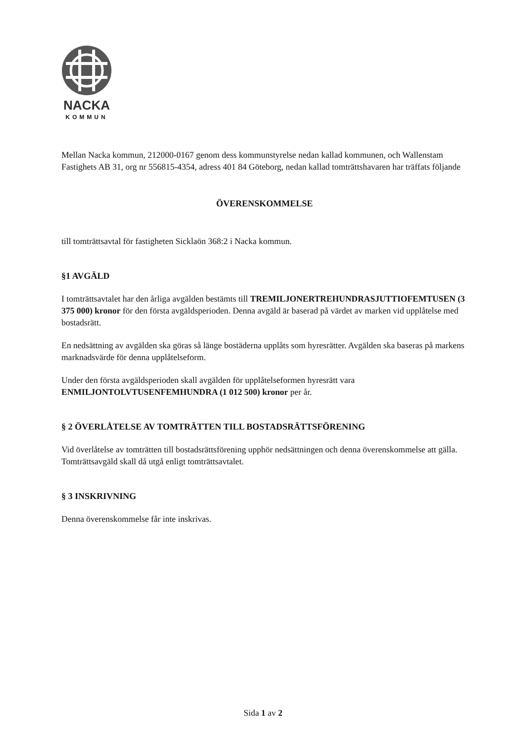NACKA
KOMMUN
Mellan Nacka kommun, 212000-0167 genom dess kommunstyrelse nedan kallad kommunen, och Wallenstam Fastighets AB 31, org nr 556815-4354, adress 401 84 Göteborg, nedan kallad tomträttshavaren har träffats följande
ÖVERENSKOMMELSE
till tomträttsavtal för fastigheten Sicklaön 368:2 i Nacka kommun.
§1 AVGÄLD
I tomträttsavtalet har den årliga avgälden bestämts till TREMILJONERTREHUNDRASJUTTIOFEMTUSEN (3 375 000) kronor för den första avgäldsperioden. Denna avgäld är baserad på värdet av marken vid upplåtelse med bostadsrätt.
En nedsättning av avgälden ska göras så länge bostäderna upplåts som hyresrätter. Avgälden ska baseras på markens marknadsvärde för denna upplåtelseform.
Under den första avgäldsperioden skall avgälden för upplåtelseformen hyresrätt vara ENMILJONTOLVTUSENFEMHUNDRA (1 012 500) kronor per år.
§ 2 ÖVERLÅTELSE AV TOMTRÄTTEN TILL BOSTADSRÄTTSFÖRENING
Vid överlåtelse av tomträtten till bostadsrättsförening upphör nedsättningen och denna överenskommelse att gälla. Tomträttsavgäld skall då utgå enligt tomträttsavtalet.
§ 3 INSKRIVNING
Denna överenskommelse får inte inskrivas.
Sida 1 av 2